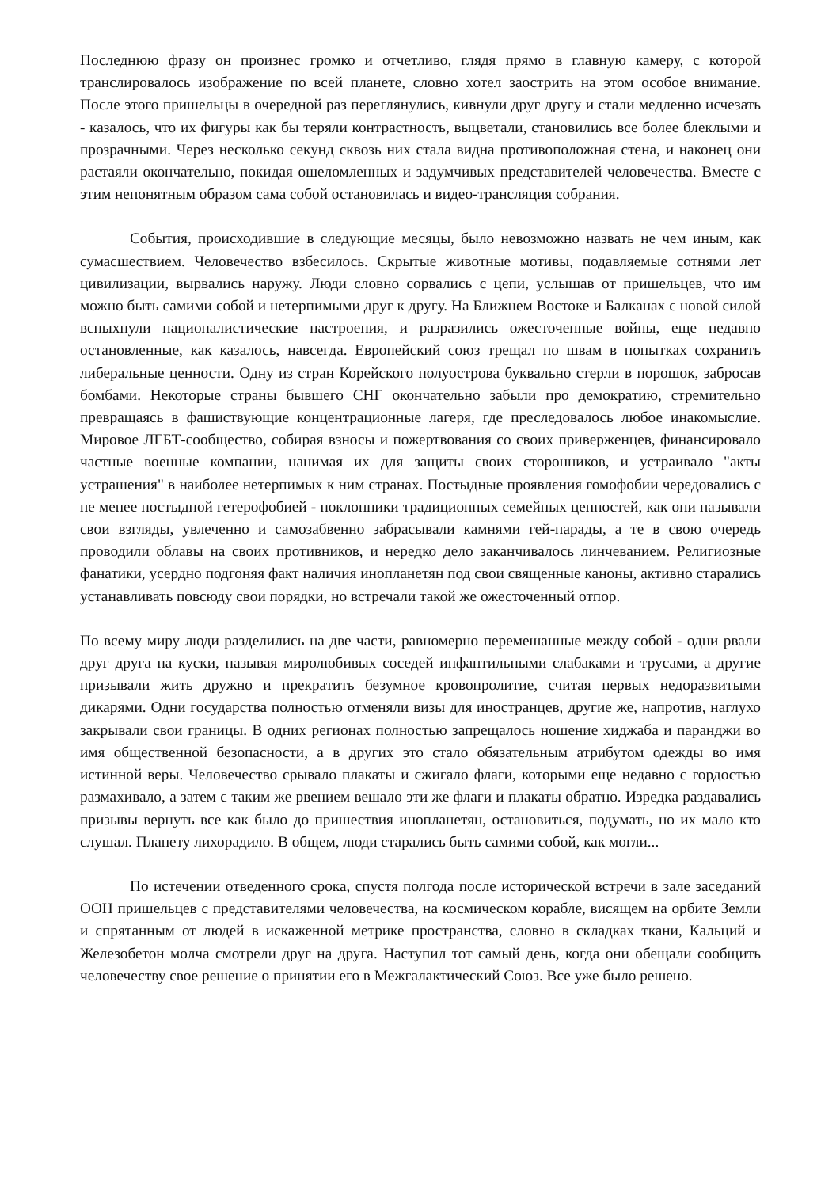Последнюю фразу он произнес громко и отчетливо, глядя прямо в главную камеру, с которой транслировалось изображение по всей планете, словно хотел заострить на этом особое внимание. После этого пришельцы в очередной раз переглянулись, кивнули друг другу и стали медленно исчезать - казалось, что их фигуры как бы теряли контрастность, выцветали, становились все более блеклыми и прозрачными. Через несколько секунд сквозь них стала видна противоположная стена, и наконец они растаяли окончательно, покидая ошеломленных и задумчивых представителей человечества. Вместе с этим непонятным образом сама собой остановилась и видео-трансляция собрания.
События, происходившие в следующие месяцы, было невозможно назвать не чем иным, как сумасшествием. Человечество взбесилось. Скрытые животные мотивы, подавляемые сотнями лет цивилизации, вырвались наружу. Люди словно сорвались с цепи, услышав от пришельцев, что им можно быть самими собой и нетерпимыми друг к другу. На Ближнем Востоке и Балканах с новой силой вспыхнули националистические настроения, и разразились ожесточенные войны, еще недавно остановленные, как казалось, навсегда. Европейский союз трещал по швам в попытках сохранить либеральные ценности. Одну из стран Корейского полуострова буквально стерли в порошок, забросав бомбами. Некоторые страны бывшего СНГ окончательно забыли про демократию, стремительно превращаясь в фашиствующие концентрационные лагеря, где преследовалось любое инакомыслие. Мировое ЛГБТ-сообщество, собирая взносы и пожертвования со своих приверженцев, финансировало частные военные компании, нанимая их для защиты своих сторонников, и устраивало "акты устрашения" в наиболее нетерпимых к ним странах. Постыдные проявления гомофобии чередовались с не менее постыдной гетерофобией - поклонники традиционных семейных ценностей, как они называли свои взгляды, увлеченно и самозабвенно забрасывали камнями гей-парады, а те в свою очередь проводили облавы на своих противников, и нередко дело заканчивалось линчеванием. Религиозные фанатики, усердно подгоняя факт наличия инопланетян под свои священные каноны, активно старались устанавливать повсюду свои порядки, но встречали такой же ожесточенный отпор.
По всему миру люди разделились на две части, равномерно перемешанные между собой - одни рвали друг друга на куски, называя миролюбивых соседей инфантильными слабаками и трусами, а другие призывали жить дружно и прекратить безумное кровопролитие, считая первых недоразвитыми дикарями. Одни государства полностью отменяли визы для иностранцев, другие же, напротив, наглухо закрывали свои границы. В одних регионах полностью запрещалось ношение хиджаба и паранджи во имя общественной безопасности, а в других это стало обязательным атрибутом одежды во имя истинной веры. Человечество срывало плакаты и сжигало флаги, которыми еще недавно с гордостью размахивало, а затем с таким же рвением вешало эти же флаги и плакаты обратно. Изредка раздавались призывы вернуть все как было до пришествия инопланетян, остановиться, подумать, но их мало кто слушал. Планету лихорадило. В общем, люди старались быть самими собой, как могли...
По истечении отведенного срока, спустя полгода после исторической встречи в зале заседаний ООН пришельцев с представителями человечества, на космическом корабле, висящем на орбите Земли и спрятанным от людей в искаженной метрике пространства, словно в складках ткани, Кальций и Железобетон молча смотрели друг на друга. Наступил тот самый день, когда они обещали сообщить человечеству свое решение о принятии его в Межгалактический Союз. Все уже было решено.